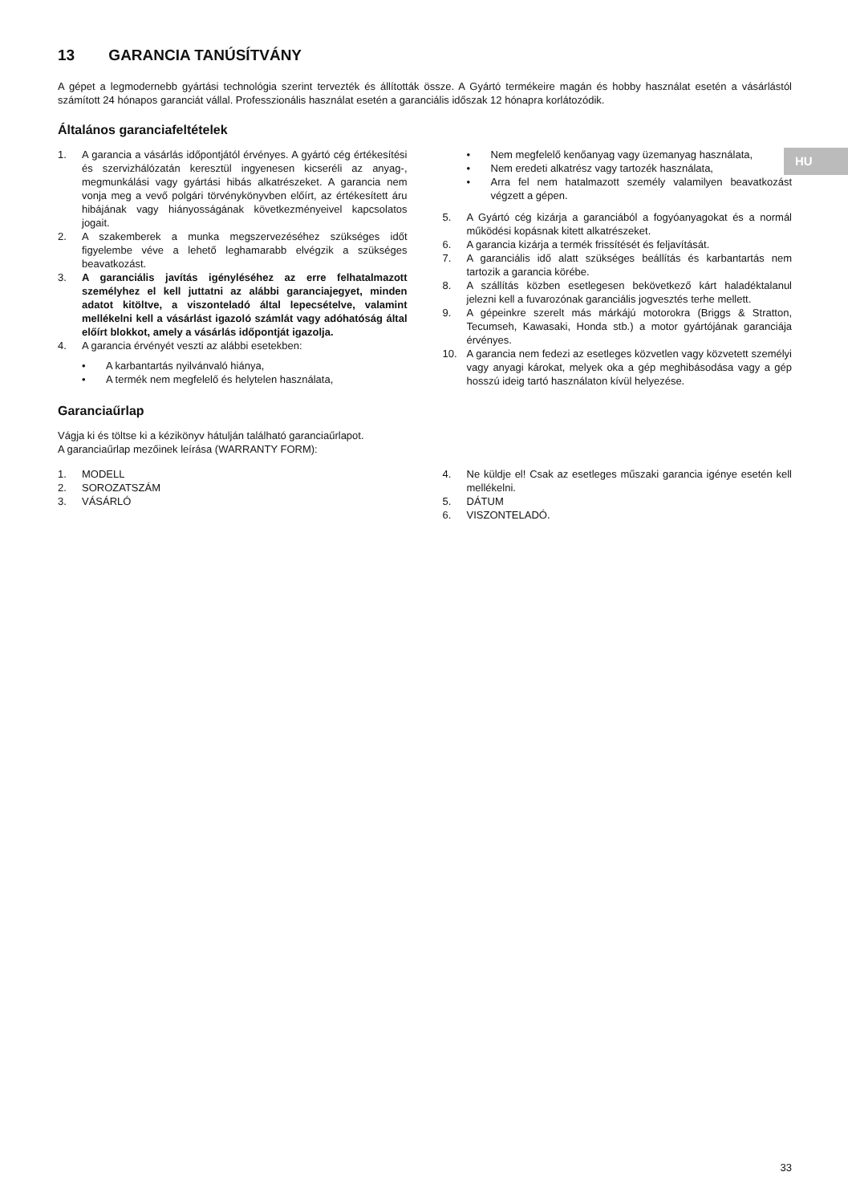HU
13 GARANCIA TANÚSÍTVÁNY
A gépet a legmodernebb gyártási technológia szerint tervezték és állították össze. A Gyártó termékeire magán és hobby használat esetén a vásárlástól számított 24 hónapos garanciát vállal. Professzionális használat esetén a garanciális időszak 12 hónapra korlátozódik.
Általános garanciafeltételek
1. A garancia a vásárlás időpontjától érvényes. A gyártó cég értékesítési és szervizhálózatán keresztül ingyenesen kicseréli az anyag-, megmunkálási vagy gyártási hibás alkatrészeket. A garancia nem vonja meg a vevő polgári törvénykönyvben előírt, az értékesített áru hibájának vagy hiányosságának következményeivel kapcsolatos jogait.
2. A szakemberek a munka megszervezéséhez szükséges időt figyelembe véve a lehető leghamarabb elvégzik a szükséges beavatkozást.
3. A garanciális javítás igényléséhez az erre felhatalmazott személyhez el kell juttatni az alábbi garanciajegyet, minden adatot kitöltve, a viszonteladó által lepecsételve, valamint mellékelni kell a vásárlást igazoló számlát vagy adóhatóság által előírt blokkot, amely a vásárlás időpontját igazolja.
4. A garancia érvényét veszti az alábbi esetekben:
• A karbantartás nyilvánvaló hiánya,
• A termék nem megfelelő és helytelen használata,
• Nem megfelelő kenőanyag vagy üzemanyag használata,
• Nem eredeti alkatrész vagy tartozék használata,
• Arra fel nem hatalmazott személy valamilyen beavatkozást végzett a gépen.
5. A Gyártó cég kizárja a garanciából a fogyóanyagokat és a normál működési kopásnak kitett alkatrészeket.
6. A garancia kizárja a termék frissítését és feljavítását.
7. A garanciális idő alatt szükséges beállítás és karbantartás nem tartozik a garancia körébe.
8. A szállítás közben esetlegesen bekövetkező kárt haladéktalanul jelezni kell a fuvarozónak garanciális jogvesztés terhe mellett.
9. A gépeinkre szerelt más márkájú motorokra (Briggs & Stratton, Tecumseh, Kawasaki, Honda stb.) a motor gyártójának garanciája érvényes.
10. A garancia nem fedezi az esetleges közvetlen vagy közvetett személyi vagy anyagi károkat, melyek oka a gép meghibásodása vagy a gép hosszú ideig tartó használaton kívül helyezése.
Garanciaűrlap
Vágja ki és töltse ki a kézikönyv hátulján található garanciaűrlapot.
A garanciaűrlap mezőinek leírása (WARRANTY FORM):
1. MODELL
2. SOROZATSZÁM
3. VÁSÁRLÓ
4. Ne küldje el! Csak az esetleges műszaki garancia igénye esetén kell mellékelni.
5. DÁTUM
6. VISZONTELADÓ.
33